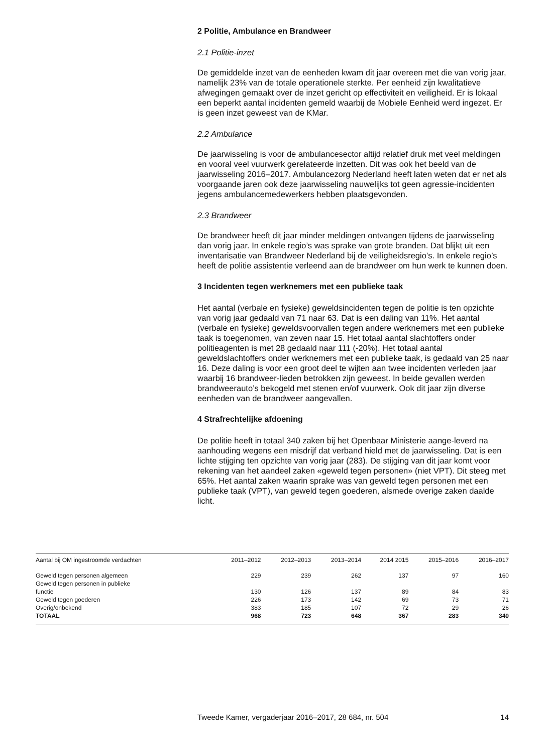2 Politie, Ambulance en Brandweer
2.1 Politie-inzet
De gemiddelde inzet van de eenheden kwam dit jaar overeen met die van vorig jaar, namelijk 23% van de totale operationele sterkte. Per eenheid zijn kwalitatieve afwegingen gemaakt over de inzet gericht op effectiviteit en veiligheid. Er is lokaal een beperkt aantal incidenten gemeld waarbij de Mobiele Eenheid werd ingezet. Er is geen inzet geweest van de KMar.
2.2 Ambulance
De jaarwisseling is voor de ambulancesector altijd relatief druk met veel meldingen en vooral veel vuurwerk gerelateerde inzetten. Dit was ook het beeld van de jaarwisseling 2016–2017. Ambulancezorg Nederland heeft laten weten dat er net als voorgaande jaren ook deze jaarwisseling nauwelijks tot geen agressie-incidenten jegens ambulancemedewerkers hebben plaatsgevonden.
2.3 Brandweer
De brandweer heeft dit jaar minder meldingen ontvangen tijdens de jaarwisseling dan vorig jaar. In enkele regio’s was sprake van grote branden. Dat blijkt uit een inventarisatie van Brandweer Nederland bij de veiligheidsregio’s. In enkele regio’s heeft de politie assistentie verleend aan de brandweer om hun werk te kunnen doen.
3 Incidenten tegen werknemers met een publieke taak
Het aantal (verbale en fysieke) geweldsincidenten tegen de politie is ten opzichte van vorig jaar gedaald van 71 naar 63. Dat is een daling van 11%. Het aantal (verbale en fysieke) geweldsvoorvallen tegen andere werknemers met een publieke taak is toegenomen, van zeven naar 15. Het totaal aantal slachtoffers onder politieagenten is met 28 gedaald naar 111 (-20%). Het totaal aantal geweldslachtoffers onder werknemers met een publieke taak, is gedaald van 25 naar 16. Deze daling is voor een groot deel te wijten aan twee incidenten verleden jaar waarbij 16 brandweer-lieden betrokken zijn geweest. In beide gevallen werden brandweerauto’s bekogeld met stenen en/of vuurwerk. Ook dit jaar zijn diverse eenheden van de brandweer aangevallen.
4 Strafrechtelijke afdoening
De politie heeft in totaal 340 zaken bij het Openbaar Ministerie aange-leverd na aanhouding wegens een misdrijf dat verband hield met de jaarwisseling. Dat is een lichte stijging ten opzichte van vorig jaar (283). De stijging van dit jaar komt voor rekening van het aandeel zaken «geweld tegen personen» (niet VPT). Dit steeg met 65%. Het aantal zaken waarin sprake was van geweld tegen personen met een publieke taak (VPT), van geweld tegen goederen, alsmede overige zaken daalde licht.
| Aantal bij OM ingestroomde verdachten | 2011–2012 | 2012–2013 | 2013–2014 | 2014 2015 | 2015–2016 | 2016–2017 |
| --- | --- | --- | --- | --- | --- | --- |
| Geweld tegen personen algemeen | 229 | 239 | 262 | 137 | 97 | 160 |
| Geweld tegen personen in publieke functie | 130 | 126 | 137 | 89 | 84 | 83 |
| Geweld tegen goederen | 226 | 173 | 142 | 69 | 73 | 71 |
| Overig/onbekend | 383 | 185 | 107 | 72 | 29 | 26 |
| TOTAAL | 968 | 723 | 648 | 367 | 283 | 340 |
Tweede Kamer, vergaderjaar 2016–2017, 28 684, nr. 504 14